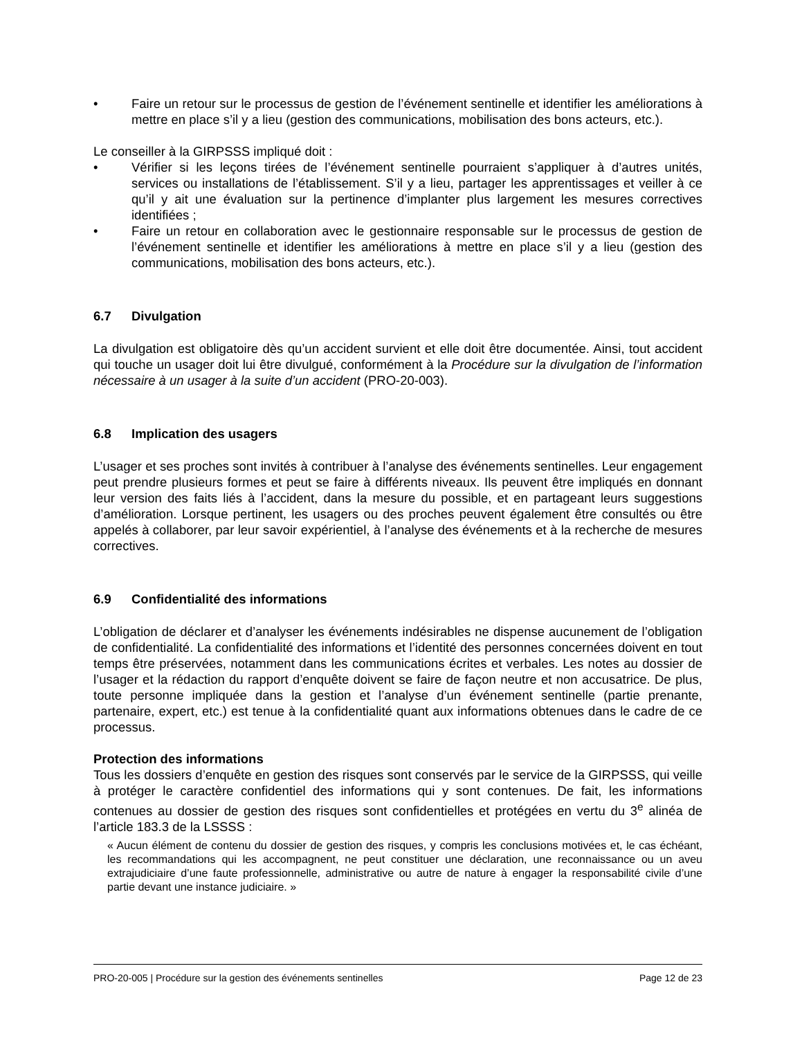• Faire un retour sur le processus de gestion de l’événement sentinelle et identifier les améliorations à mettre en place s’il y a lieu (gestion des communications, mobilisation des bons acteurs, etc.).
Le conseiller à la GIRPSSS impliqué doit :
• Vérifier si les leçons tirées de l’événement sentinelle pourraient s’appliquer à d’autres unités, services ou installations de l’établissement. S’il y a lieu, partager les apprentissages et veiller à ce qu’il y ait une évaluation sur la pertinence d’implanter plus largement les mesures correctives identifiées ;
• Faire un retour en collaboration avec le gestionnaire responsable sur le processus de gestion de l’événement sentinelle et identifier les améliorations à mettre en place s’il y a lieu (gestion des communications, mobilisation des bons acteurs, etc.).
6.7 Divulgation
La divulgation est obligatoire dès qu’un accident survient et elle doit être documentée. Ainsi, tout accident qui touche un usager doit lui être divulgué, conformément à la Procédure sur la divulgation de l’information nécessaire à un usager à la suite d’un accident (PRO-20-003).
6.8 Implication des usagers
L’usager et ses proches sont invités à contribuer à l’analyse des événements sentinelles. Leur engagement peut prendre plusieurs formes et peut se faire à différents niveaux. Ils peuvent être impliqués en donnant leur version des faits liés à l’accident, dans la mesure du possible, et en partageant leurs suggestions d’amélioration. Lorsque pertinent, les usagers ou des proches peuvent également être consultés ou être appelés à collaborer, par leur savoir expérientiel, à l’analyse des événements et à la recherche de mesures correctives.
6.9 Confidentialité des informations
L’obligation de déclarer et d’analyser les événements indésirables ne dispense aucunement de l’obligation de confidentialité. La confidentialité des informations et l’identité des personnes concernées doivent en tout temps être préservées, notamment dans les communications écrites et verbales. Les notes au dossier de l’usager et la rédaction du rapport d’enquête doivent se faire de façon neutre et non accusatrice. De plus, toute personne impliquée dans la gestion et l’analyse d’un événement sentinelle (partie prenante, partenaire, expert, etc.) est tenue à la confidentialité quant aux informations obtenues dans le cadre de ce processus.
Protection des informations
Tous les dossiers d’enquête en gestion des risques sont conservés par le service de la GIRPSSS, qui veille à protéger le caractère confidentiel des informations qui y sont contenues. De fait, les informations contenues au dossier de gestion des risques sont confidentielles et protégées en vertu du 3<sup>e</sup> alinéa de l’article 183.3 de la LSSSS :
« Aucun élément de contenu du dossier de gestion des risques, y compris les conclusions motivées et, le cas échéant, les recommandations qui les accompagnent, ne peut constituer une déclaration, une reconnaissance ou un aveu extrajudiciaire d’une faute professionnelle, administrative ou autre de nature à engager la responsabilité civile d’une partie devant une instance judiciaire. »
PRO-20-005 | Procédure sur la gestion des événements sentinelles Page 12 de 23